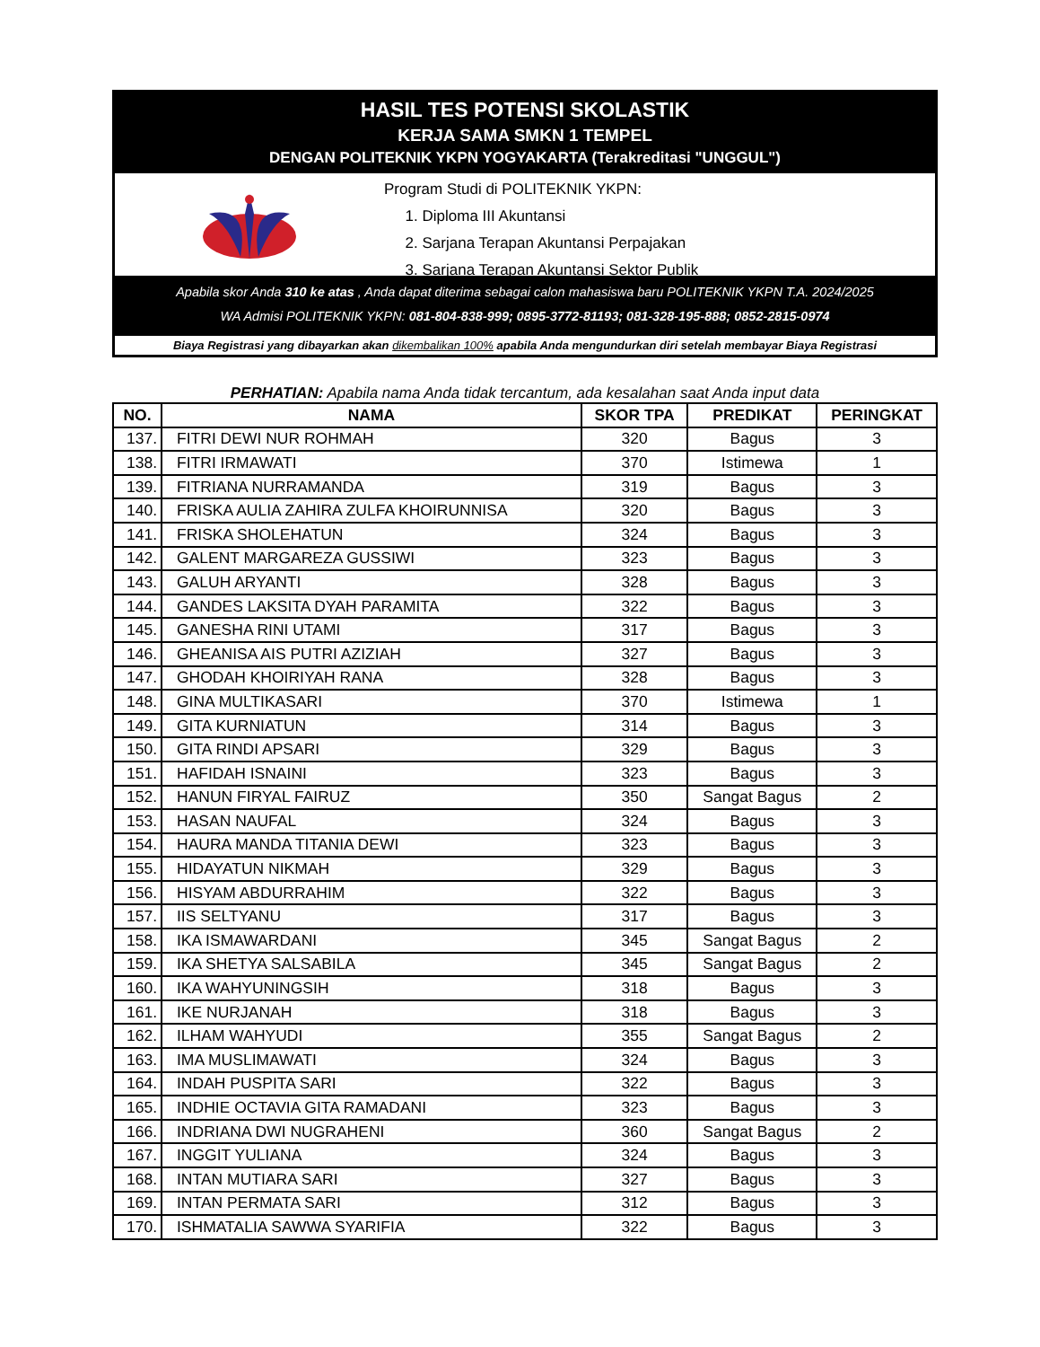HASIL TES POTENSI SKOLASTIK
KERJA SAMA SMKN 1 TEMPEL
DENGAN POLITEKNIK YKPN YOGYAKARTA (Terakreditasi "UNGGUL")
Program Studi di POLITEKNIK YKPN:
1. Diploma III Akuntansi
2. Sarjana Terapan Akuntansi Perpajakan
3. Sarjana Terapan Akuntansi Sektor Publik
Apabila skor Anda 310 ke atas , Anda dapat diterima sebagai calon mahasiswa baru POLITEKNIK YKPN T.A. 2024/2025
WA Admisi POLITEKNIK YKPN: 081-804-838-999; 0895-3772-81193; 081-328-195-888; 0852-2815-0974
Biaya Registrasi yang dibayarkan akan dikembalikan 100% apabila Anda mengundurkan diri setelah membayar Biaya Registrasi
PERHATIAN: Apabila nama Anda tidak tercantum, ada kesalahan saat Anda input data
| NO. | NAMA | SKOR TPA | PREDIKAT | PERINGKAT |
| --- | --- | --- | --- | --- |
| 137. | FITRI DEWI NUR ROHMAH | 320 | Bagus | 3 |
| 138. | FITRI IRMAWATI | 370 | Istimewa | 1 |
| 139. | FITRIANA NURRAMANDA | 319 | Bagus | 3 |
| 140. | FRISKA AULIA ZAHIRA ZULFA KHOIRUNNISA | 320 | Bagus | 3 |
| 141. | FRISKA SHOLEHATUN | 324 | Bagus | 3 |
| 142. | GALENT MARGAREZA GUSSIWI | 323 | Bagus | 3 |
| 143. | GALUH ARYANTI | 328 | Bagus | 3 |
| 144. | GANDES LAKSITA DYAH PARAMITA | 322 | Bagus | 3 |
| 145. | GANESHA RINI UTAMI | 317 | Bagus | 3 |
| 146. | GHEANISA AIS PUTRI AZIZIAH | 327 | Bagus | 3 |
| 147. | GHODAH KHOIRIYAH RANA | 328 | Bagus | 3 |
| 148. | GINA MULTIKASARI | 370 | Istimewa | 1 |
| 149. | GITA KURNIATUN | 314 | Bagus | 3 |
| 150. | GITA RINDI APSARI | 329 | Bagus | 3 |
| 151. | HAFIDAH ISNAINI | 323 | Bagus | 3 |
| 152. | HANUN FIRYAL FAIRUZ | 350 | Sangat Bagus | 2 |
| 153. | HASAN NAUFAL | 324 | Bagus | 3 |
| 154. | HAURA MANDA TITANIA DEWI | 323 | Bagus | 3 |
| 155. | HIDAYATUN NIKMAH | 329 | Bagus | 3 |
| 156. | HISYAM ABDURRAHIM | 322 | Bagus | 3 |
| 157. | IIS SELTYANU | 317 | Bagus | 3 |
| 158. | IKA ISMAWARDANI | 345 | Sangat Bagus | 2 |
| 159. | IKA SHETYA SALSABILA | 345 | Sangat Bagus | 2 |
| 160. | IKA WAHYUNINGSIH | 318 | Bagus | 3 |
| 161. | IKE NURJANAH | 318 | Bagus | 3 |
| 162. | ILHAM WAHYUDI | 355 | Sangat Bagus | 2 |
| 163. | IMA MUSLIMAWATI | 324 | Bagus | 3 |
| 164. | INDAH PUSPITA SARI | 322 | Bagus | 3 |
| 165. | INDHIE OCTAVIA GITA RAMADANI | 323 | Bagus | 3 |
| 166. | INDRIANA DWI NUGRAHENI | 360 | Sangat Bagus | 2 |
| 167. | INGGIT YULIANA | 324 | Bagus | 3 |
| 168. | INTAN MUTIARA SARI | 327 | Bagus | 3 |
| 169. | INTAN PERMATA SARI | 312 | Bagus | 3 |
| 170. | ISHMATALIA SAWWA SYARIFIA | 322 | Bagus | 3 |